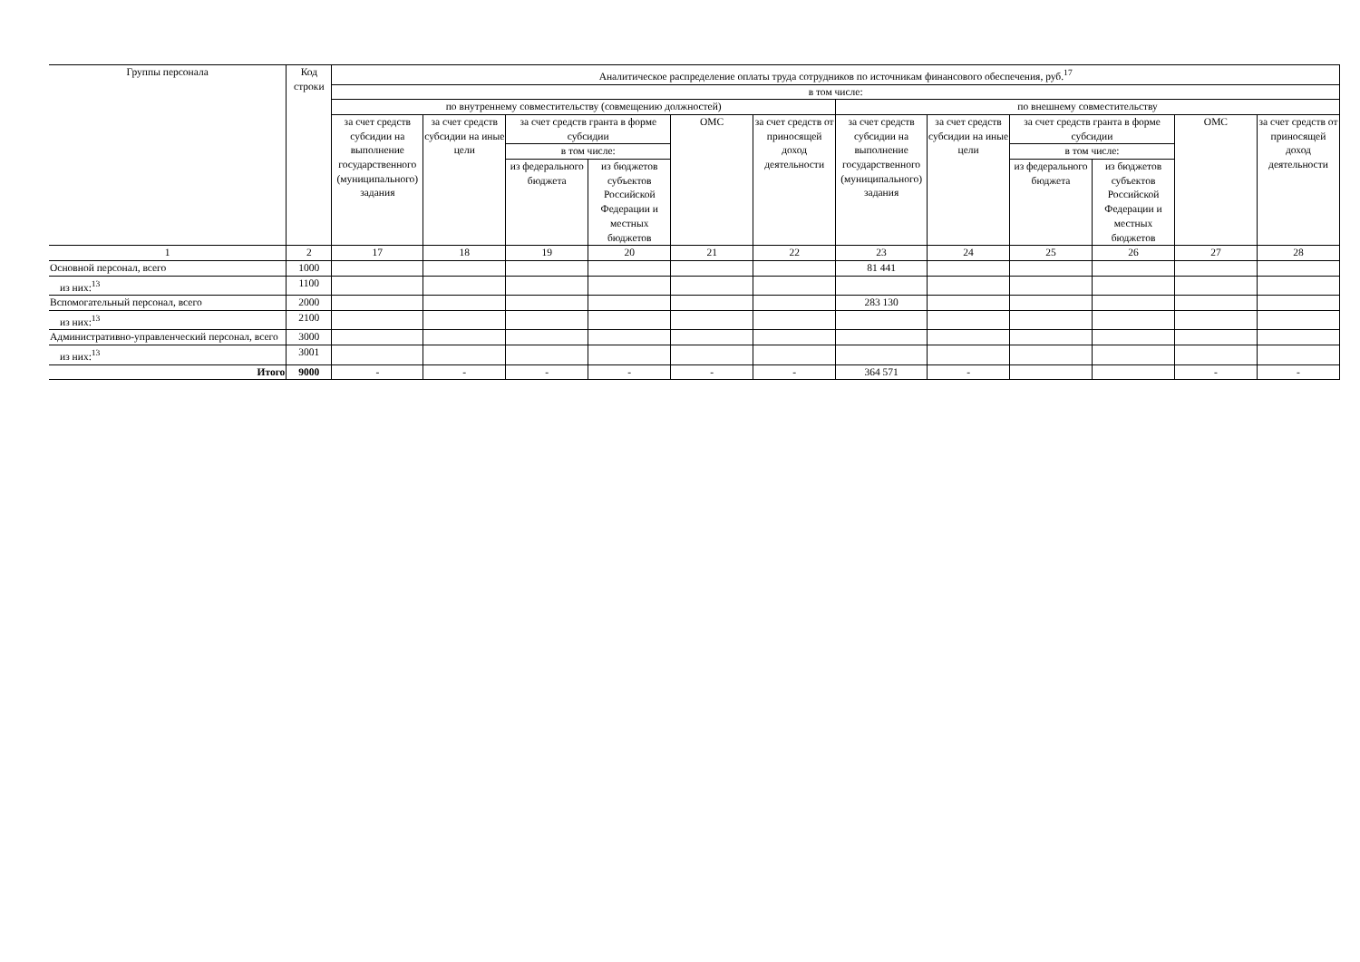| Группы персонала | Код строки | Аналитическое распределение оплаты труда сотрудников по источникам финансового обеспечения, руб.<sup>17</sup> | | | | | | | | | | | |
| --- | --- | --- | --- | --- | --- | --- | --- | --- | --- | --- | --- | --- | --- |
| | | в том числе: | | | | | | | | | | | |
| | | по внутреннему совместительству (совмещению должностей) | | | | | | по внешнему совместительству | | | | | |
| | | за счет средств субсидии на выполнение государственного (муниципального) задания | за счет средств субсидии на иные цели | за счет средств гранта в форме субсидии | | ОМС | за счет средств от приносящей доход деятельности | за счет средств субсидии на выполнение государственного (муниципального) задания | за счет средств субсидии на иные цели | за счет средств гранта в форме субсидии | | ОМС | за счет средств от приносящей доход деятельности |
| | | | | в том числе: | | | | | | в том числе: | | | |
| | | | | из федерального бюджета | из бюджетов субъектов Российской Федерации и местных бюджетов | | | | | из федерального бюджета | из бюджетов субъектов Российской Федерации и местных бюджетов | | |
| 1 | 2 | 17 | 18 | 19 | 20 | 21 | 22 | 23 | 24 | 25 | 26 | 27 | 28 |
| Основной персонал, всего | 1000 | | | | | | | 81 441 | | | | | |
| из них:<sup>13</sup> | 1100 | | | | | | | | | | | | |
| Вспомогательный персонал, всего | 2000 | | | | | | | 283 130 | | | | | |
| из них:<sup>13</sup> | 2100 | | | | | | | | | | | | |
| Административно-управленческий персонал, всего | 3000 | | | | | | | | | | | | |
| из них:<sup>13</sup> | 3001 | | | | | | | | | | | | |
| Итого | 9000 | - | - | - | - | - | - | 364 571 | - | | | - | - |